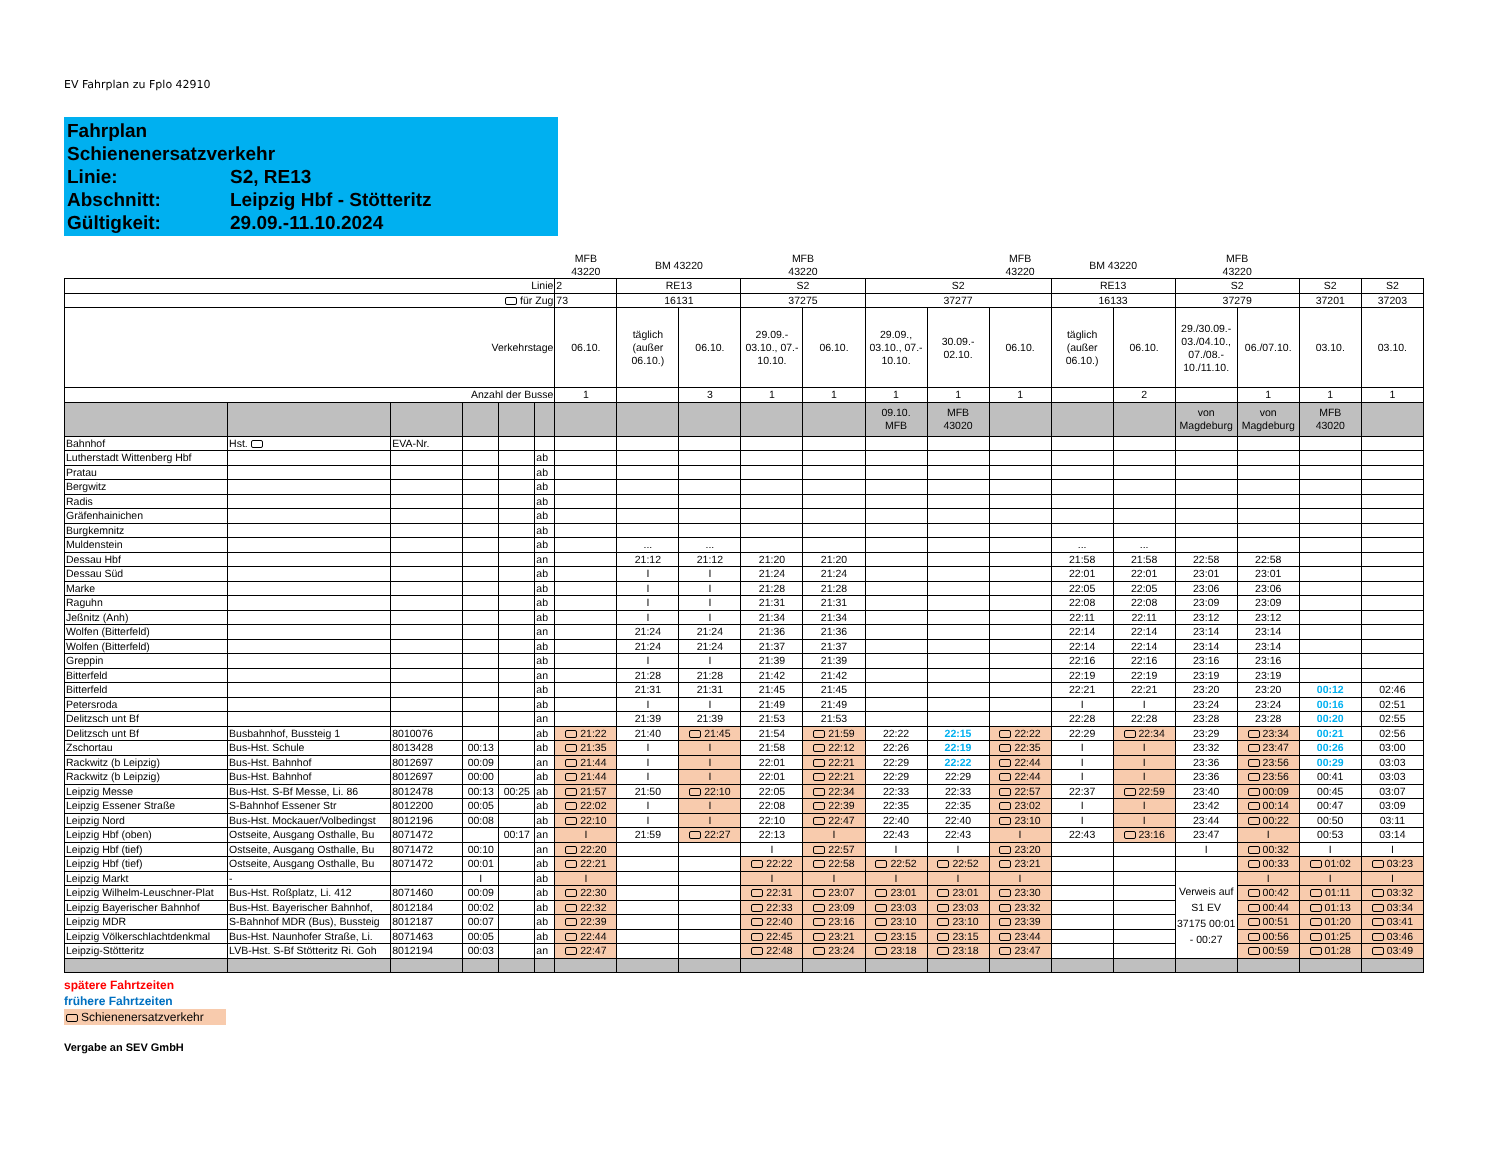EV Fahrplan zu Fplo 42910
Fahrplan Schienenersatzverkehr
Linie: S2, RE13
Abschnitt: Leipzig Hbf - Stötteritz
Gültigkeit: 29.09.-11.10.2024
| | | | | | | MFB 43220 | BM 43220 | | MFB 43220 | | | | MFB 43220 | BM 43220 | | MFB 43220 | | | |
| Linie | | | | | | 2 | RE13 | | S2 | | S2 | | | RE13 | | S2 | | S2 | S2 |
| für Zug | | | | | | 73 | 16131 | | 37275 | | 37277 | | | 16133 | | 37279 | | 37201 | 37203 |
| Verkehrstage | | | | | | 06.10. | täglich (außer 06.10.) | 06.10. | 29.09.- 03.10., 07.- 10.10. | 06.10. | 29.09., 03.10., 07.- 10.10. | 30.09.- 02.10. | 06.10. | täglich (außer 06.10.) | 06.10. | 29./30.09.- 03./04.10., 07./08.- 10./11.10. | 06./07.10. | 03.10. | 03.10. |
| Anzahl der Busse | | | | | | 1 | | 3 | 1 | 1 | 1 | 1 | 1 | | 2 | | 1 | 1 | 1 |
| | | | | | | | | | | | 09.10. MFB | MFB 43020 | | | | von Magdeburg | von Magdeburg | MFB 43020 | |
| Bahnhof | Hst. | EVA-Nr. | | | | | | | | | | | | | | | | | |
| Lutherstadt Wittenberg Hbf | | | | | ab | | | | | | | | | | | | | | |
| Pratau | | | | | ab | | | | | | | | | | | | | | |
| Bergwitz | | | | | ab | | | | | | | | | | | | | | |
| Radis | | | | | ab | | | | | | | | | | | | | | |
| Gräfenhainichen | | | | | ab | | | | | | | | | | | | | | |
| Burgkemnitz | | | | | ab | | | | | | | | | | | | | | |
| Muldenstein | | | | | ab | | ... | ... | | | | | | ... | ... | | | | |
| Dessau Hbf | | | | | an | | 21:12 | 21:12 | 21:20 | 21:20 | | | | 21:58 | 21:58 | 22:58 | 22:58 | | |
| Dessau Süd | | | | | ab | | I | I | 21:24 | 21:24 | | | | 22:01 | 22:01 | 23:01 | 23:01 | | |
| Marke | | | | | ab | | I | I | 21:28 | 21:28 | | | | 22:05 | 22:05 | 23:06 | 23:06 | | |
| Raguhn | | | | | ab | | I | I | 21:31 | 21:31 | | | | 22:08 | 22:08 | 23:09 | 23:09 | | |
| Jeßnitz (Anh) | | | | | ab | | I | I | 21:34 | 21:34 | | | | 22:11 | 22:11 | 23:12 | 23:12 | | |
| Wolfen (Bitterfeld) | | | | | an | | 21:24 | 21:24 | 21:36 | 21:36 | | | | 22:14 | 22:14 | 23:14 | 23:14 | | |
| Wolfen (Bitterfeld) | | | | | ab | | 21:24 | 21:24 | 21:37 | 21:37 | | | | 22:14 | 22:14 | 23:14 | 23:14 | | |
| Greppin | | | | | ab | | I | I | 21:39 | 21:39 | | | | 22:16 | 22:16 | 23:16 | 23:16 | | |
| Bitterfeld | | | | | an | | 21:28 | 21:28 | 21:42 | 21:42 | | | | 22:19 | 22:19 | 23:19 | 23:19 | | |
| Bitterfeld | | | | | ab | | 21:31 | 21:31 | 21:45 | 21:45 | | | | 22:21 | 22:21 | 23:20 | 23:20 | 00:12 | 02:46 |
| Petersroda | | | | | ab | | I | I | 21:49 | 21:49 | | | | I | I | 23:24 | 23:24 | 00:16 | 02:51 |
| Delitzsch unt Bf | | | | | an | | 21:39 | 21:39 | 21:53 | 21:53 | | | | 22:28 | 22:28 | 23:28 | 23:28 | 00:20 | 02:55 |
| Delitzsch unt Bf | Busbahnhof, Bussteig 1 | 8010076 | | | ab | 21:22 | 21:40 | 21:45 | 21:54 | 21:59 | 22:22 | 22:15 | 22:22 | 22:29 | 22:34 | 23:29 | 23:34 | 00:21 | 02:56 |
| Zschortau | Bus-Hst. Schule | 8013428 | 00:13 | | ab | 21:35 | I | I | 21:58 | 22:12 | 22:26 | 22:19 | 22:35 | I | I | 23:32 | 23:47 | 00:26 | 03:00 |
| Rackwitz (b Leipzig) | Bus-Hst. Bahnhof | 8012697 | 00:09 | | an | 21:44 | I | I | 22:01 | 22:21 | 22:29 | 22:22 | 22:44 | I | I | 23:36 | 23:56 | 00:29 | 03:03 |
| Rackwitz (b Leipzig) | Bus-Hst. Bahnhof | 8012697 | 00:00 | | ab | 21:44 | I | I | 22:01 | 22:21 | 22:29 | 22:29 | 22:44 | I | I | 23:36 | 23:56 | 00:41 | 03:03 |
| Leipzig Messe | Bus-Hst. S-Bf Messe, Li. 86 | 8012478 | 00:13 | 00:25 | ab | 21:57 | 21:50 | 22:10 | 22:05 | 22:34 | 22:33 | 22:33 | 22:57 | 22:37 | 22:59 | 23:40 | 00:09 | 00:45 | 03:07 |
| Leipzig Essener Straße | S-Bahnhof Essener Str | 8012200 | 00:05 | | ab | 22:02 | I | I | 22:08 | 22:39 | 22:35 | 22:35 | 23:02 | I | I | 23:42 | 00:14 | 00:47 | 03:09 |
| Leipzig Nord | Bus-Hst. Mockauer/Volbedingst | 8012196 | 00:08 | | ab | 22:10 | I | I | 22:10 | 22:47 | 22:40 | 22:40 | 23:10 | I | I | 23:44 | 00:22 | 00:50 | 03:11 |
| Leipzig Hbf (oben) | Ostseite, Ausgang Osthalle, Bu | 8071472 | | 00:17 | an | I | 21:59 | 22:27 | 22:13 | I | 22:43 | 22:43 | I | 22:43 | 23:16 | 23:47 | I | 00:53 | 03:14 |
| Leipzig Hbf (tief) | Ostseite, Ausgang Osthalle, Bu | 8071472 | 00:10 | | an | 22:20 | | | I | 22:57 | I | I | 23:20 | | | I | 00:32 | I | I |
| Leipzig Hbf (tief) | Ostseite, Ausgang Osthalle, Bu | 8071472 | 00:01 | | ab | 22:21 | | | 22:22 | 22:58 | 22:52 | 22:52 | 23:21 | | | | 00:33 | 01:02 | 03:23 |
| Leipzig Markt | - | | I | | ab | I | | | I | I | I | I | I | | | Verweis auf S1 EV 37175 00:01 - 00:27 | I | I | I |
| Leipzig Wilhelm-Leuschner-Plat | Bus-Hst. Roßplatz, Li. 412 | 8071460 | 00:09 | | ab | 22:30 | | | 22:31 | 23:07 | 23:01 | 23:01 | 23:30 | | | | 00:42 | 01:11 | 03:32 |
| Leipzig Bayerischer Bahnhof | Bus-Hst. Bayerischer Bahnhof, | 8012184 | 00:02 | | ab | 22:32 | | | 22:33 | 23:09 | 23:03 | 23:03 | 23:32 | | | | 00:44 | 01:13 | 03:34 |
| Leipzig MDR | S-Bahnhof MDR (Bus), Bussteig | 8012187 | 00:07 | | ab | 22:39 | | | 22:40 | 23:16 | 23:10 | 23:10 | 23:39 | | | | 00:51 | 01:20 | 03:41 |
| Leipzig Völkerschlachtdenkmal | Bus-Hst. Naunhofer Straße, Li. | 8071463 | 00:05 | | ab | 22:44 | | | 22:45 | 23:21 | 23:15 | 23:15 | 23:44 | | | | 00:56 | 01:25 | 03:46 |
| Leipzig-Stötteritz | LVB-Hst. S-Bf Stötteritz Ri. Goh | 8012194 | 00:03 | | an | 22:47 | | | 22:48 | 23:24 | 23:18 | 23:18 | 23:47 | | | | 00:59 | 01:28 | 03:49 |
spätere Fahrtzeiten
frühere Fahrtzeiten
Schienenersatzverkehr
Vergabe an SEV GmbH